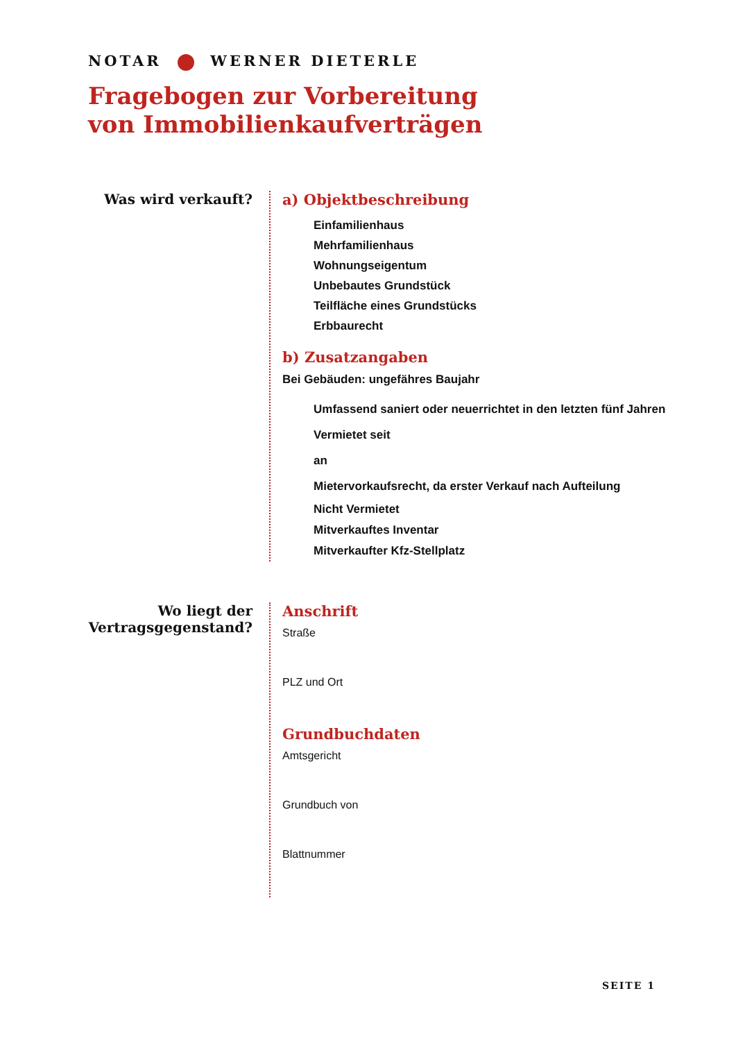NOTAR WERNER DIETERLE
Fragebogen zur Vorbereitung
von Immobilienkaufverträgen
Was wird verkauft?
a) Objektbeschreibung
Einfamilienhaus
Mehrfamilienhaus
Wohnungseigentum
Unbebautes Grundstück
Teilfläche eines Grundstücks
Erbbaurecht
b) Zusatzangaben
Bei Gebäuden: ungefähres Baujahr
Umfassend saniert oder neuerrichtet in den letzten fünf Jahren
Vermietet seit
an
Mietervorkaufsrecht, da erster Verkauf nach Aufteilung
Nicht Vermietet
Mitverkauftes Inventar
Mitverkaufter Kfz-Stellplatz
Wo liegt der
Vertragsgegenstand?
Anschrift
Straße
PLZ und Ort
Grundbuchdaten
Amtsgericht
Grundbuch von
Blattnummer
SEITE 1